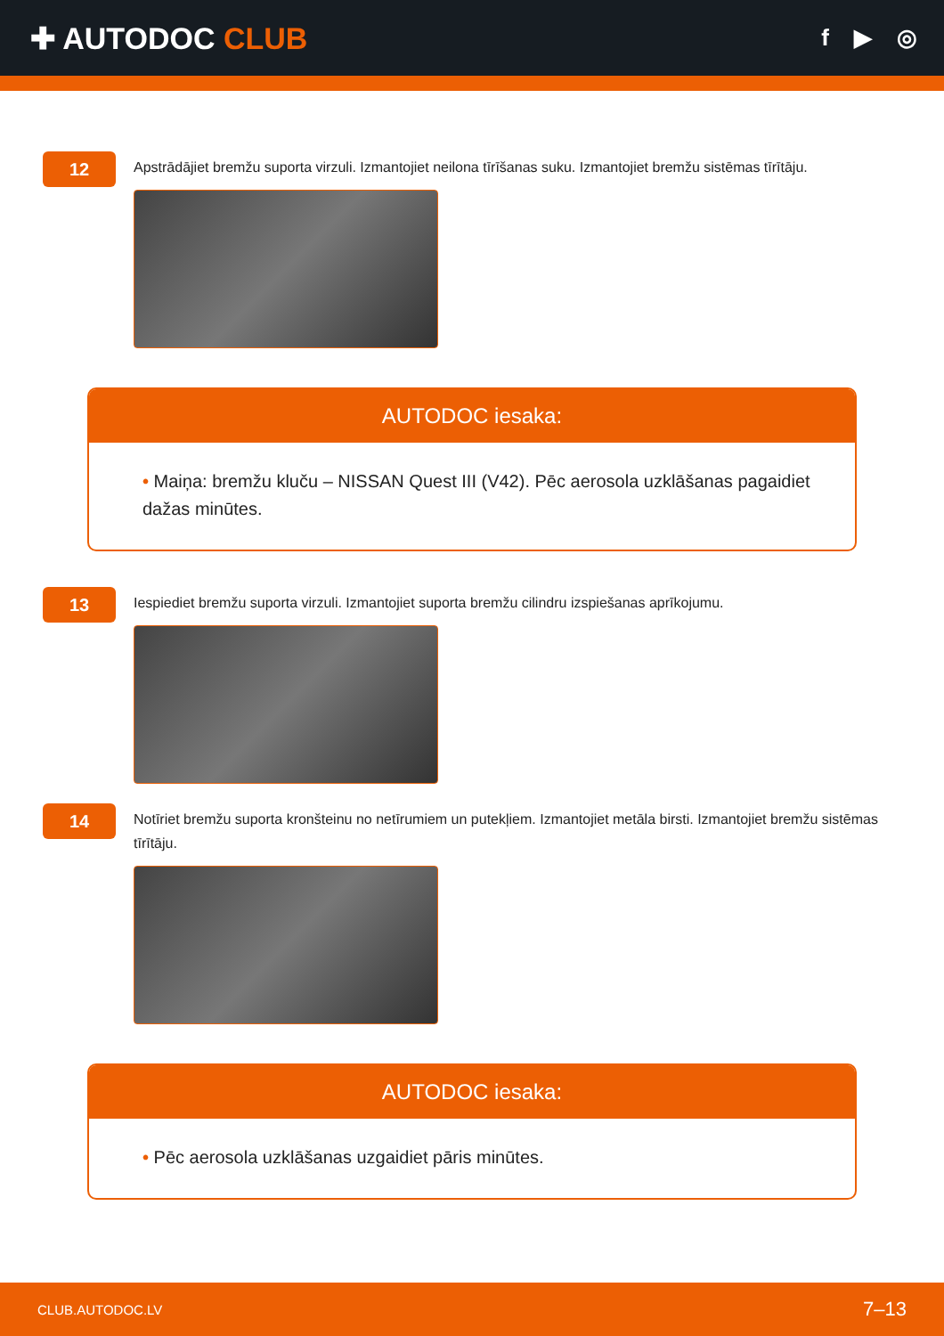✚ AUTODOC CLUB
f ▶ ◎
12
Apstrādājiet bremžu suporta virzuli. Izmantojiet neilona tīrīšanas suku. Izmantojiet bremžu sistēmas tīrītāju.
AUTODOC iesaka:
• Maiņa: bremžu kluču – NISSAN Quest III (V42). Pēc aerosola uzklāšanas pagaidiet dažas minūtes.
13
Iespiediet bremžu suporta virzuli. Izmantojiet suporta bremžu cilindru izspiešanas aprīkojumu.
14
Notīriet bremžu suporta kronšteinu no netīrumiem un putekļiem. Izmantojiet metāla birsti. Izmantojiet bremžu sistēmas tīrītāju.
AUTODOC iesaka:
• Pēc aerosola uzklāšanas uzgaidiet pāris minūtes.
CLUB.AUTODOC.LV 7–13